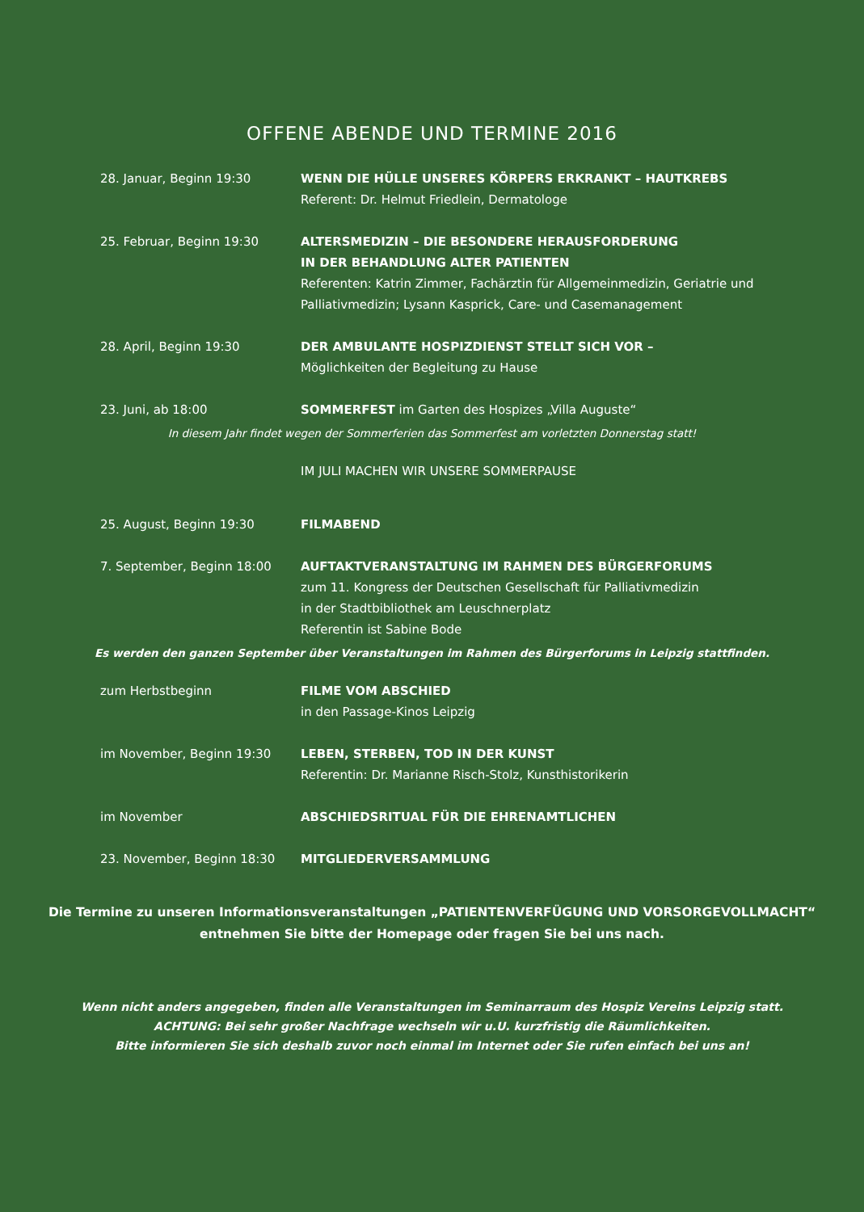OFFENE ABENDE UND TERMINE 2016
28. Januar, Beginn 19:30 WENN DIE HÜLLE UNSERES KÖRPERS ERKRANKT – HAUTKREBS
Referent: Dr. Helmut Friedlein, Dermatologe
25. Februar, Beginn 19:30 ALTERSMEDIZIN – DIE BESONDERE HERAUSFORDERUNG
IN DER BEHANDLUNG ALTER PATIENTEN
Referenten: Katrin Zimmer, Fachärztin für Allgemeinmedizin, Geriatrie und Palliativmedizin; Lysann Kasprick, Care- und Casemanagement
28. April, Beginn 19:30 DER AMBULANTE HOSPIZDIENST STELLT SICH VOR –
Möglichkeiten der Begleitung zu Hause
23. Juni, ab 18:00 SOMMERFEST im Garten des Hospizes „Villa Auguste“
In diesem Jahr findet wegen der Sommerferien das Sommerfest am vorletzten Donnerstag statt!
IM JULI MACHEN WIR UNSERE SOMMERPAUSE
25. August, Beginn 19:30 FILMABEND
7. September, Beginn 18:00 AUFTAKTVERANSTALTUNG IM RAHMEN DES BÜRGERFORUMS
zum 11. Kongress der Deutschen Gesellschaft für Palliativmedizin
in der Stadtbibliothek am Leuschnerplatz
Referentin ist Sabine Bode
Es werden den ganzen September über Veranstaltungen im Rahmen des Bürgerforums in Leipzig stattfinden.
zum Herbstbeginn FILME VOM ABSCHIED
in den Passage-Kinos Leipzig
im November, Beginn 19:30 LEBEN, STERBEN, TOD IN DER KUNST
Referentin: Dr. Marianne Risch-Stolz, Kunsthistorikerin
im November ABSCHIEDSRITUAL FÜR DIE EHRENAMTLICHEN
23. November, Beginn 18:30 MITGLIEDERVERSAMMLUNG
Die Termine zu unseren Informationsveranstaltungen „PATIENTENVERFÜGUNG UND VORSORGEVOLLMACHT“
entnehmen Sie bitte der Homepage oder fragen Sie bei uns nach.
Wenn nicht anders angegeben, finden alle Veranstaltungen im Seminarraum des Hospiz Vereins Leipzig statt.
ACHTUNG: Bei sehr großer Nachfrage wechseln wir u.U. kurzfristig die Räumlichkeiten.
Bitte informieren Sie sich deshalb zuvor noch einmal im Internet oder Sie rufen einfach bei uns an!